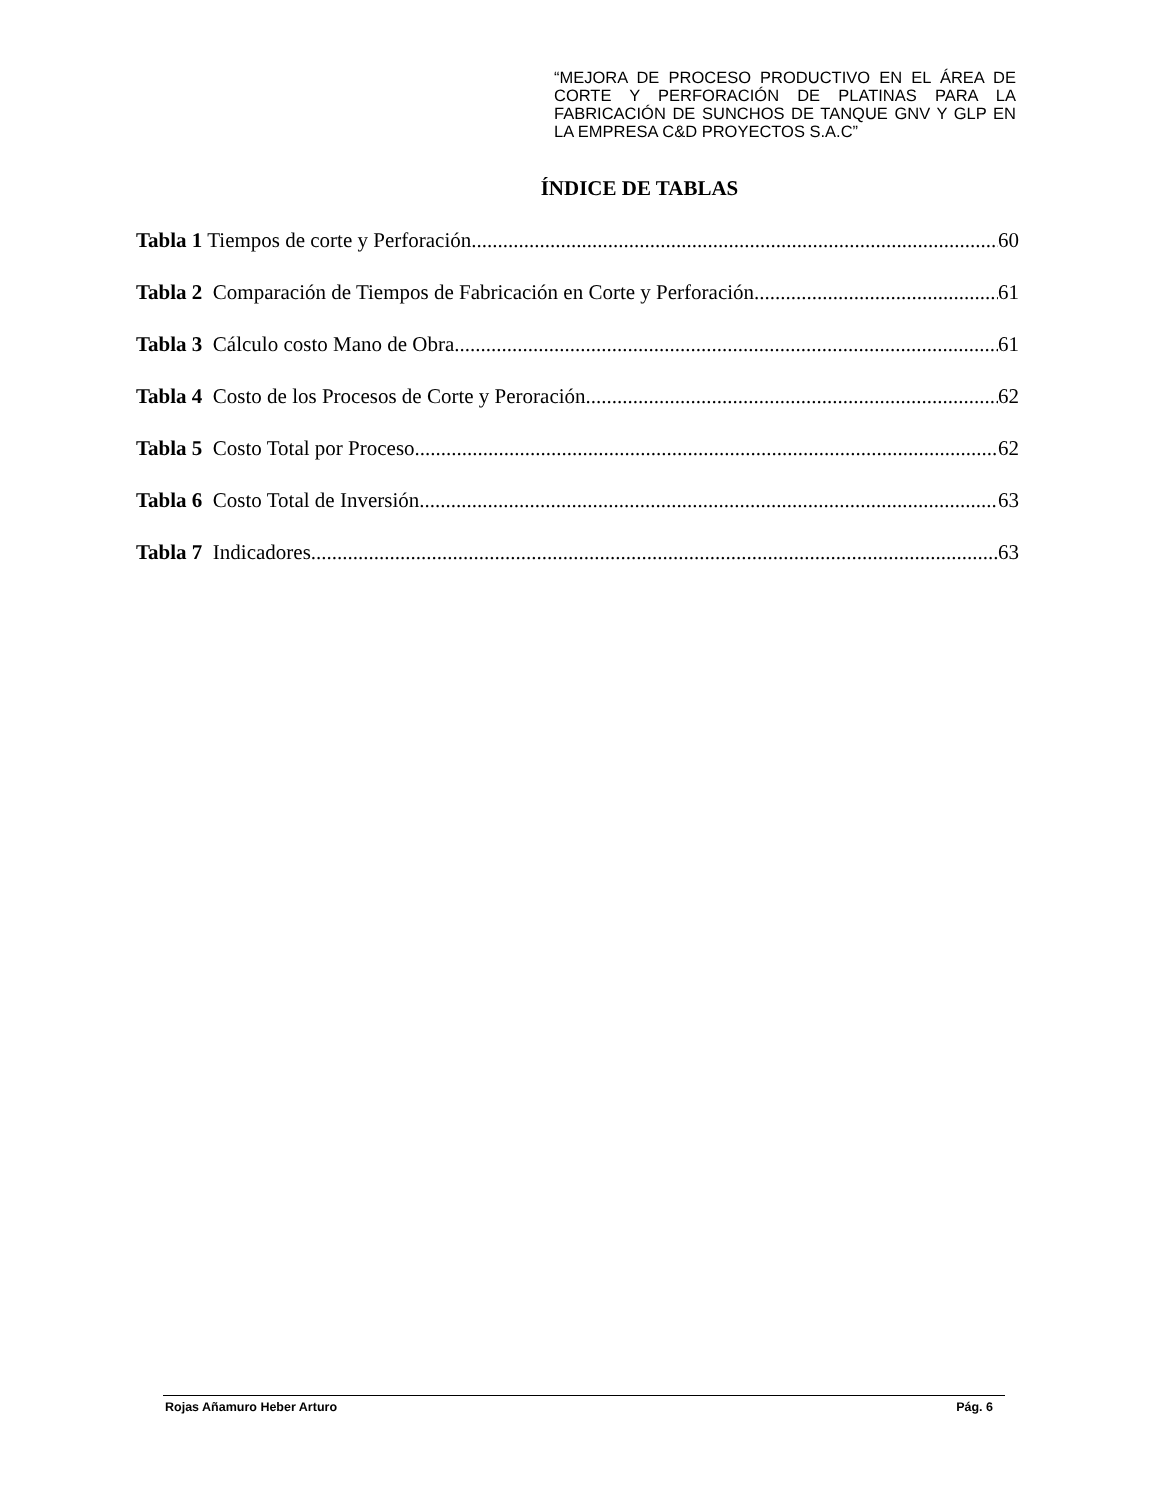“MEJORA DE PROCESO PRODUCTIVO EN EL ÁREA DE CORTE Y PERFORACIÓN DE PLATINAS PARA LA FABRICACIÓN DE SUNCHOS DE TANQUE GNV Y GLP EN LA EMPRESA C&D PROYECTOS S.A.C”
ÍNDICE DE TABLAS
Tabla 1 Tiempos de corte y Perforación 60
Tabla 2 Comparación de Tiempos de Fabricación en Corte y Perforación 61
Tabla 3 Cálculo costo Mano de Obra 61
Tabla 4 Costo de los Procesos de Corte y Peroración 62
Tabla 5 Costo Total por Proceso 62
Tabla 6 Costo Total de Inversión 63
Tabla 7 Indicadores 63
Rojas Añamuro Heber Arturo Pág. 6